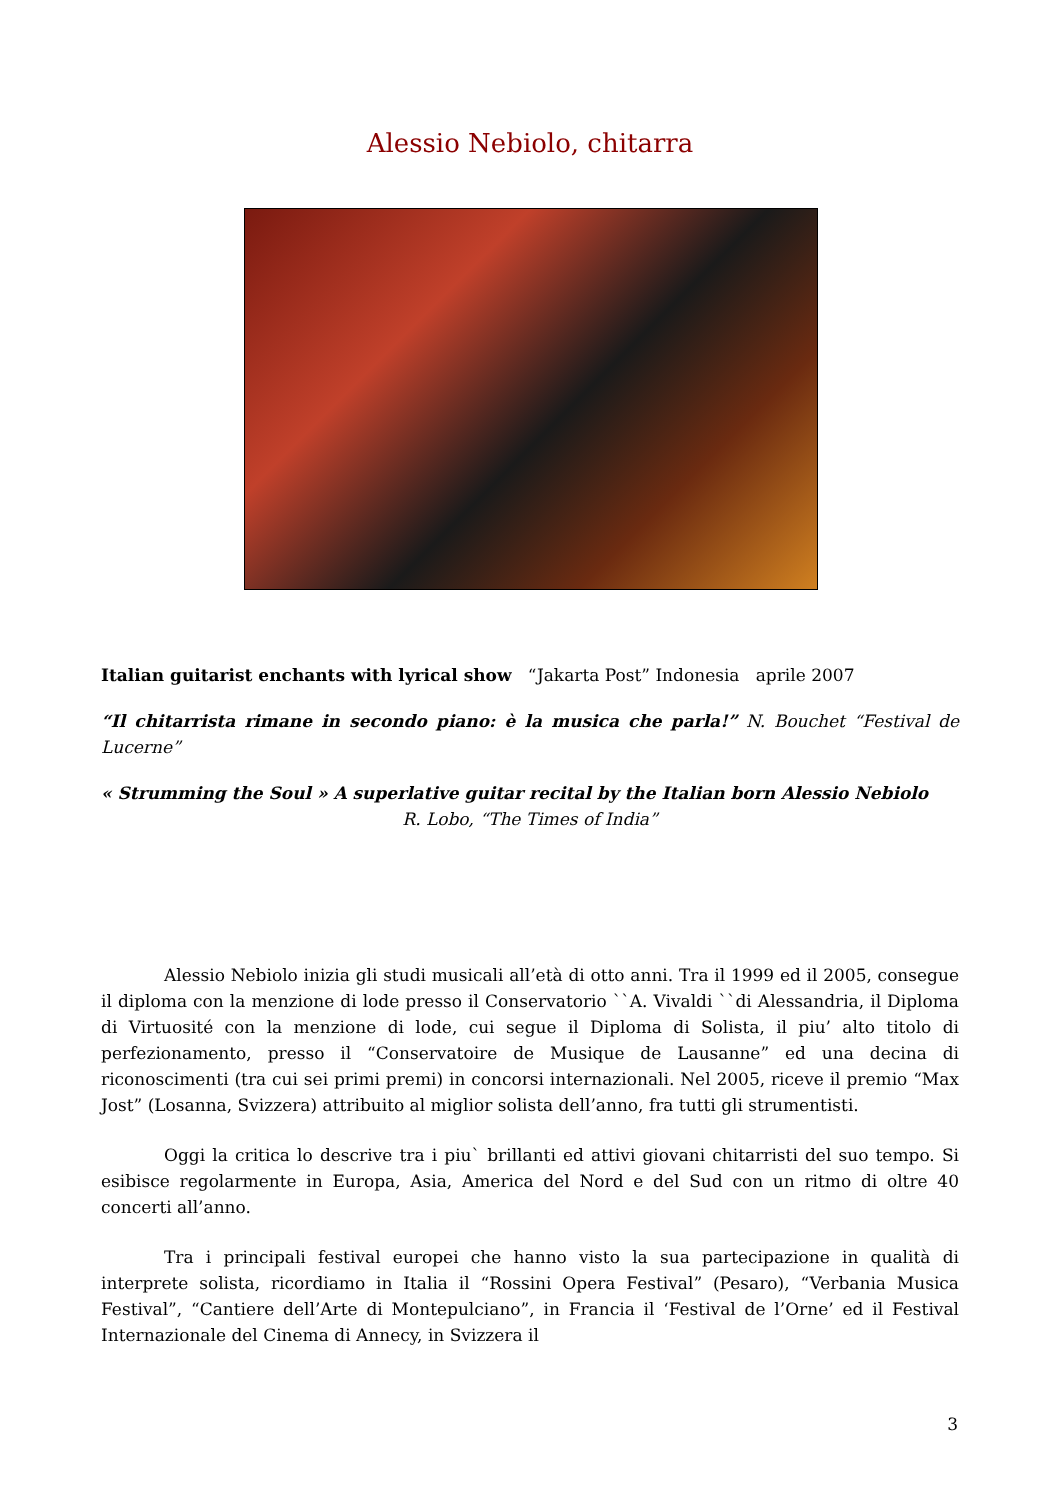Alessio Nebiolo, chitarra
Italian guitarist enchants with lyrical show “Jakarta Post” Indonesia aprile 2007
“Il chitarrista rimane in secondo piano: è la musica che parla!” N. Bouchet “Festival de Lucerne”
« Strumming the Soul » A superlative guitar recital by the Italian born Alessio Nebiolo
R. Lobo, “The Times of India”
Alessio Nebiolo inizia gli studi musicali all’età di otto anni. Tra il 1999 ed il 2005, consegue il diploma con la menzione di lode presso il Conservatorio ``A. Vivaldi ``di Alessandria, il Diploma di Virtuosité con la menzione di lode, cui segue il Diploma di Solista, il piu’ alto titolo di perfezionamento, presso il “Conservatoire de Musique de Lausanne” ed una decina di riconoscimenti (tra cui sei primi premi) in concorsi internazionali. Nel 2005, riceve il premio “Max Jost” (Losanna, Svizzera) attribuito al miglior solista dell’anno, fra tutti gli strumentisti.
Oggi la critica lo descrive tra i piu` brillanti ed attivi giovani chitarristi del suo tempo. Si esibisce regolarmente in Europa, Asia, America del Nord e del Sud con un ritmo di oltre 40 concerti all’anno.
Tra i principali festival europei che hanno visto la sua partecipazione in qualità di interprete solista, ricordiamo in Italia il “Rossini Opera Festival” (Pesaro), “Verbania Musica Festival”, “Cantiere dell’Arte di Montepulciano”, in Francia il ‘Festival de l’Orne’ ed il Festival Internazionale del Cinema di Annecy, in Svizzera il
3